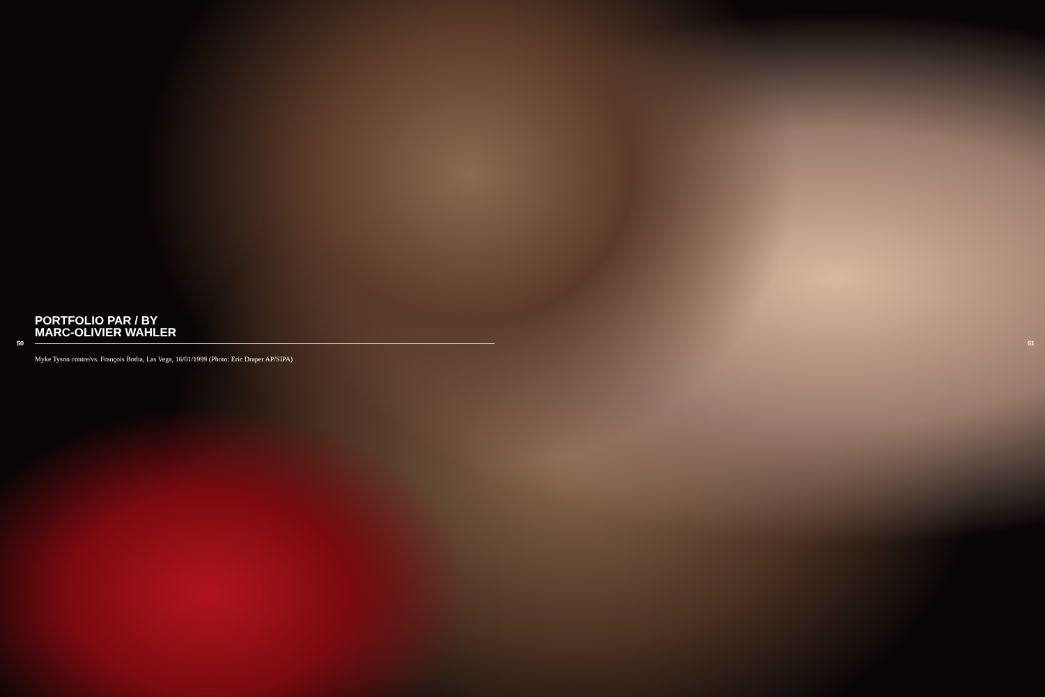PORTFOLIO PAR / BY
MARC-OLIVIER WAHLER
50 51
Myke Tyson contre/vs. François Botha, Las Vega, 16/01/1999 (Photo: Eric Draper AP/SIPA)